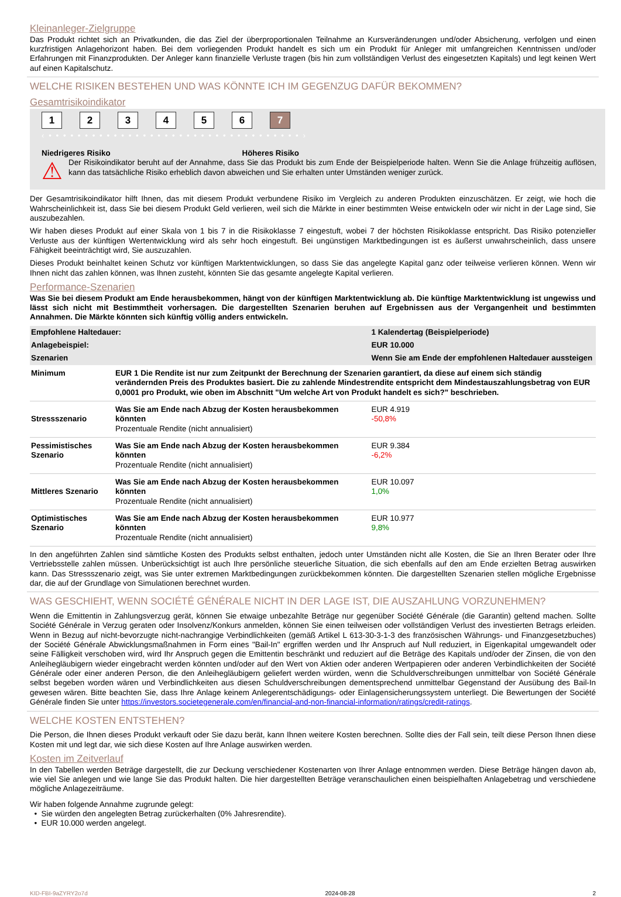Kleinanleger-Zielgruppe
Das Produkt richtet sich an Privatkunden, die das Ziel der überproportionalen Teilnahme an Kursveränderungen und/oder Absicherung, verfolgen und einen kurzfristigen Anlagehorizont haben. Bei dem vorliegenden Produkt handelt es sich um ein Produkt für Anleger mit umfangreichen Kenntnissen und/oder Erfahrungen mit Finanzprodukten. Der Anleger kann finanzielle Verluste tragen (bis hin zum vollständigen Verlust des eingesetzten Kapitals) und legt keinen Wert auf einen Kapitalschutz.
WELCHE RISIKEN BESTEHEN UND WAS KÖNNTE ICH IM GEGENZUG DAFÜR BEKOMMEN?
Gesamtrisikoindikator
123456 7
‹ • • • • • • • • • • • • • • • • • • • • • • • • • • • • • • • • • • • ›
Niedrigeres Risiko Höheres Risiko
⚠
Der Risikoindikator beruht auf der Annahme, dass Sie das Produkt bis zum Ende der Beispielperiode halten. Wenn Sie die Anlage frühzeitig auflösen, kann das tatsächliche Risiko erheblich davon abweichen und Sie erhalten unter Umständen weniger zurück.
Der Gesamtrisikoindikator hilft Ihnen, das mit diesem Produkt verbundene Risiko im Vergleich zu anderen Produkten einzuschätzen. Er zeigt, wie hoch die Wahrscheinlichkeit ist, dass Sie bei diesem Produkt Geld verlieren, weil sich die Märkte in einer bestimmten Weise entwickeln oder wir nicht in der Lage sind, Sie auszubezahlen.
Wir haben dieses Produkt auf einer Skala von 1 bis 7 in die Risikoklasse 7 eingestuft, wobei 7 der höchsten Risikoklasse entspricht. Das Risiko potenzieller Verluste aus der künftigen Wertentwicklung wird als sehr hoch eingestuft. Bei ungünstigen Marktbedingungen ist es äußerst unwahrscheinlich, dass unsere Fähigkeit beeinträchtigt wird, Sie auszuzahlen.
Dieses Produkt beinhaltet keinen Schutz vor künftigen Marktentwicklungen, so dass Sie das angelegte Kapital ganz oder teilweise verlieren können. Wenn wir Ihnen nicht das zahlen können, was Ihnen zusteht, könnten Sie das gesamte angelegte Kapital verlieren.
Performance-Szenarien
Was Sie bei diesem Produkt am Ende herausbekommen, hängt von der künftigen Marktentwicklung ab. Die künftige Marktentwicklung ist ungewiss und lässt sich nicht mit Bestimmtheit vorhersagen. Die dargestellten Szenarien beruhen auf Ergebnissen aus der Vergangenheit und bestimmten Annahmen. Die Märkte könnten sich künftig völlig anders entwickeln.
| Empfohlene Haltedauer: | | 1 Kalendertag (Beispielperiode) |
| Anlagebeispiel: | | EUR 10.000 |
| Szenarien | | Wenn Sie am Ende der empfohlenen Haltedauer aussteigen |
| Minimum | EUR 1 Die Rendite ist nur zum Zeitpunkt der Berechnung der Szenarien garantiert, da diese auf einem sich ständig verändernden Preis des Produktes basiert. Die zu zahlende Mindestrendite entspricht dem Mindestauszahlungsbetrag von EUR 0,0001 pro Produkt, wie oben im Abschnitt "Um welche Art von Produkt handelt es sich?" beschrieben. | |
| Stressszenario | Was Sie am Ende nach Abzug der Kosten herausbekommen könnten Prozentuale Rendite (nicht annualisiert) | EUR 4.919 -50,8% |
| Pessimistisches Szenario | Was Sie am Ende nach Abzug der Kosten herausbekommen könnten Prozentuale Rendite (nicht annualisiert) | EUR 9.384 -6,2% |
| Mittleres Szenario | Was Sie am Ende nach Abzug der Kosten herausbekommen könnten Prozentuale Rendite (nicht annualisiert) | EUR 10.097 1,0% |
| Optimistisches Szenario | Was Sie am Ende nach Abzug der Kosten herausbekommen könnten Prozentuale Rendite (nicht annualisiert) | EUR 10.977 9,8% |
In den angeführten Zahlen sind sämtliche Kosten des Produkts selbst enthalten, jedoch unter Umständen nicht alle Kosten, die Sie an Ihren Berater oder Ihre Vertriebsstelle zahlen müssen. Unberücksichtigt ist auch Ihre persönliche steuerliche Situation, die sich ebenfalls auf den am Ende erzielten Betrag auswirken kann. Das Stressszenario zeigt, was Sie unter extremen Marktbedingungen zurückbekommen könnten. Die dargestellten Szenarien stellen mögliche Ergebnisse dar, die auf der Grundlage von Simulationen berechnet wurden.
WAS GESCHIEHT, WENN SOCIÉTÉ GÉNÉRALE NICHT IN DER LAGE IST, DIE AUSZAHLUNG VORZUNEHMEN?
Wenn die Emittentin in Zahlungsverzug gerät, können Sie etwaige unbezahlte Beträge nur gegenüber Société Générale (die Garantin) geltend machen. Sollte Société Générale in Verzug geraten oder Insolvenz/Konkurs anmelden, können Sie einen teilweisen oder vollständigen Verlust des investierten Betrags erleiden. Wenn in Bezug auf nicht-bevorzugte nicht-nachrangige Verbindlichkeiten (gemäß Artikel L 613-30-3-1-3 des französischen Währungs- und Finanzgesetzbuches) der Société Générale Abwicklungsmaßnahmen in Form eines "Bail-In" ergriffen werden und Ihr Anspruch auf Null reduziert, in Eigenkapital umgewandelt oder seine Fälligkeit verschoben wird, wird Ihr Anspruch gegen die Emittentin beschränkt und reduziert auf die Beträge des Kapitals und/oder der Zinsen, die von den Anleihegläubigern wieder eingebracht werden könnten und/oder auf den Wert von Aktien oder anderen Wertpapieren oder anderen Verbindlichkeiten der Société Générale oder einer anderen Person, die den Anleihegläubigern geliefert werden würden, wenn die Schuldverschreibungen unmittelbar von Société Générale selbst begeben worden wären und Verbindlichkeiten aus diesen Schuldverschreibungen dementsprechend unmittelbar Gegenstand der Ausübung des Bail-In gewesen wären. Bitte beachten Sie, dass Ihre Anlage keinem Anlegerentschädigungs- oder Einlagensicherungssystem unterliegt. Die Bewertungen der Société Générale finden Sie unter https://investors.societegenerale.com/en/financial-and-non-financial-information/ratings/credit-ratings.
WELCHE KOSTEN ENTSTEHEN?
Die Person, die Ihnen dieses Produkt verkauft oder Sie dazu berät, kann Ihnen weitere Kosten berechnen. Sollte dies der Fall sein, teilt diese Person Ihnen diese Kosten mit und legt dar, wie sich diese Kosten auf Ihre Anlage auswirken werden.
Kosten im Zeitverlauf
In den Tabellen werden Beträge dargestellt, die zur Deckung verschiedener Kostenarten von Ihrer Anlage entnommen werden. Diese Beträge hängen davon ab, wie viel Sie anlegen und wie lange Sie das Produkt halten. Die hier dargestellten Beträge veranschaulichen einen beispielhaften Anlagebetrag und verschiedene mögliche Anlagezeiträume.
Wir haben folgende Annahme zugrunde gelegt:
• Sie würden den angelegten Betrag zurückerhalten (0% Jahresrendite).
• EUR 10.000 werden angelegt.
KID-FBI-9aZYRY2o7d 2024-08-28 2